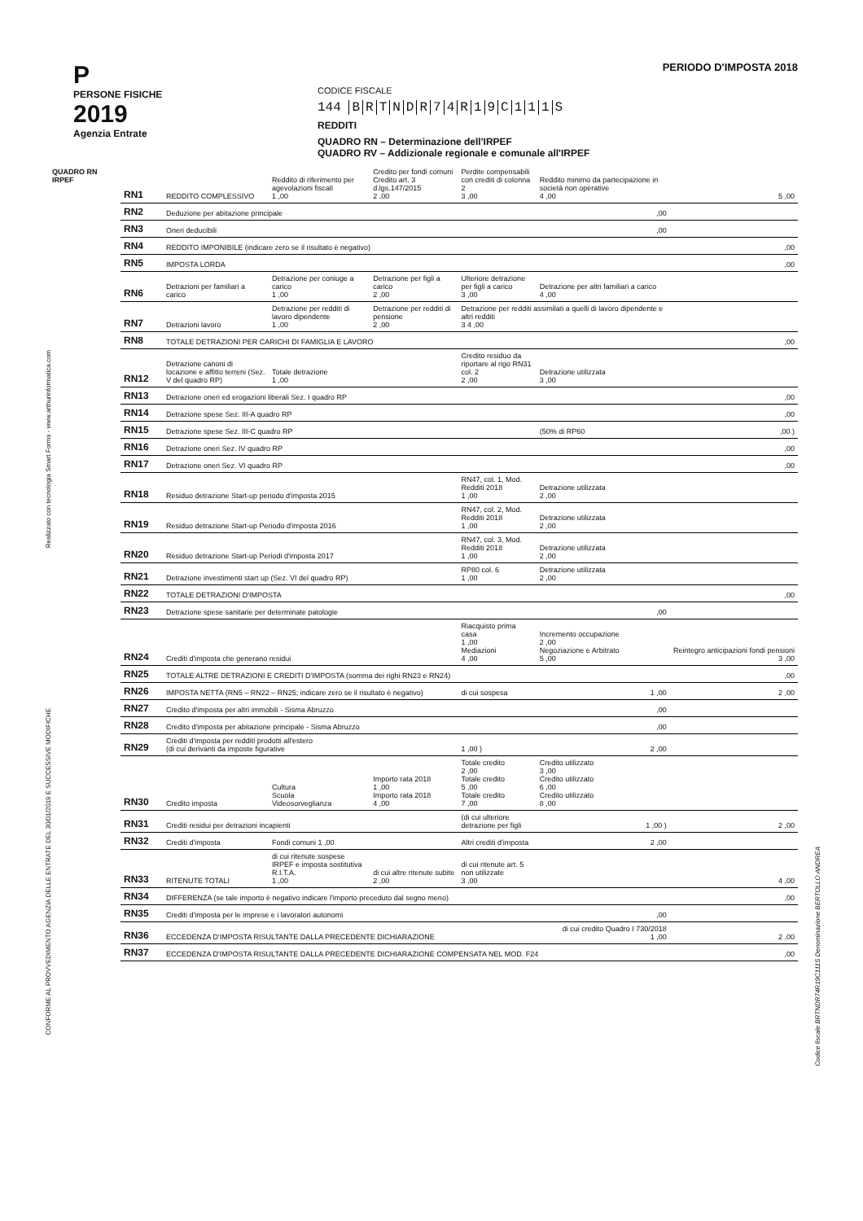Realizzato con tecnologia Smart Forms - www.arthurinformatica.com
CONFORME AL PROVVEDIMENTO AGENZIA DELLE ENTRATE DEL 30/01/2019 E SUCCESSIVE MODIFICHE
Codice fiscale BRTNDR74R19C111S Denominazione BERTOLLO ANDREA
P
PERSONE FISICHE
2019
Agenzia Entrate
CODICE FISCALE
144 BRTNDR 74 R 19 C 111 S
REDDITI
QUADRO RN – Determinazione dell'IRPEF
QUADRO RV – Addizionale regionale e comunale all'IRPEF
PERIODO D'IMPOSTA 2018
| QUADRO RN IRPEF | RN1 | REDDITO COMPLESSIVO | Reddito di riferimento per agevolazioni fiscali 1 ,00 | Credito per fondi comuni Credito art. 3 d.lgs.147/2015 2 ,00 | Perdite compensabili con crediti di colonna 2 3 ,00 | Reddito minimo da partecipazione in società non operative 4 ,00 | 5 ,00 |
| | RN2 | Deduzione per abitazione principale | | | | ,00 | |
| | RN3 | Oneri deducibili | | | | ,00 | |
| | RN4 | REDDITO IMPONIBILE (indicare zero se il risultato è negativo) | | | | | ,00 |
| | RN5 | IMPOSTA LORDA | | | | | ,00 |
| | RN6 | Detrazioni per familiari a carico | Detrazione per coniuge a carico 1 ,00 | Detrazione per figli a carico 2 ,00 | Ulteriore detrazione per figli a carico 3 ,00 | Detrazione per altri familiari a carico 4 ,00 | |
| | RN7 | Detrazioni lavoro | Detrazione per redditi di lavoro dipendente 1 ,00 | Detrazione per redditi di pensione 2 ,00 | Detrazione per redditi assimilati a quelli di lavoro dipendente e altri redditi 3 4 ,00 | | |
| | RN8 | TOTALE DETRAZIONI PER CARICHI DI FAMIGLIA E LAVORO | | | | | ,00 |
| | RN12 | Detrazione canoni di locazione e affitto terreni (Sez. V del quadro RP) | Totale detrazione 1 ,00 | | Credito residuo da riportare al rigo RN31 col. 2 2 ,00 | Detrazione utilizzata 3 ,00 | |
| | RN13 | Detrazione oneri ed erogazioni liberali Sez. I quadro RP | | | | | ,00 |
| | RN14 | Detrazione spese Sez. III-A quadro RP | | | | | ,00 |
| | RN15 | Detrazione spese Sez. III-C quadro RP | | | | (50% di RP60 | ,00 ) |
| | RN16 | Detrazione oneri Sez. IV quadro RP | | | | | ,00 |
| | RN17 | Detrazione oneri Sez. VI quadro RP | | | | | ,00 |
| | RN18 | Residuo detrazione Start-up periodo d'imposta 2015 | | | RN47, col. 1, Mod. Redditi 2018 1 ,00 | Detrazione utilizzata 2 ,00 | |
| | RN19 | Residuo detrazione Start-up Periodo d'imposta 2016 | | | RN47, col. 2, Mod. Redditi 2018 1 ,00 | Detrazione utilizzata 2 ,00 | |
| | RN20 | Residuo detrazione Start-up Periodi d'imposta 2017 | | | RN47, col. 3, Mod. Redditi 2018 1 ,00 | Detrazione utilizzata 2 ,00 | |
| | RN21 | Detrazione investimenti start up (Sez. VI del quadro RP) | | | RP80 col. 6 1 ,00 | Detrazione utilizzata 2 ,00 | |
| | RN22 | TOTALE DETRAZIONI D'IMPOSTA | | | | | ,00 |
| | RN23 | Detrazione spese sanitarie per determinate patologie | | | | ,00 | |
| | RN24 | Crediti d'imposta che generano residui | | | Riacquisto prima casa 1 ,00 Mediazioni 4 ,00 | Incremento occupazione 2 ,00 Negoziazione e Arbitrato 5 ,00 | Reintegro anticipazioni fondi pensioni 3 ,00 |
| | RN25 | TOTALE ALTRE DETRAZIONI E CREDITI D'IMPOSTA (somma dei righi RN23 e RN24) | | | | | ,00 |
| | RN26 | IMPOSTA NETTA (RN5 – RN22 – RN25; indicare zero se il risultato è negativo) | | | di cui sospesa | 1 ,00 | 2 ,00 |
| | RN27 | Credito d'imposta per altri immobili - Sisma Abruzzo | | | | ,00 | |
| | RN28 | Credito d'imposta per abitazione principale - Sisma Abruzzo | | | | ,00 | |
| | RN29 | Crediti d'imposta per redditi prodotti all'estero (di cui derivanti da imposte figurative | | | 1 ,00 ) | 2 ,00 | |
| | RN30 | Credito imposta | Cultura Scuola Videosorveglianza | Importo rata 2018 1 ,00 Importo rata 2018 4 ,00 | Totale credito 2 ,00 Totale credito 5 ,00 Totale credito 7 ,00 | Credito utilizzato 3 ,00 Credito utilizzato 6 ,00 Credito utilizzato 8 ,00 | |
| | RN31 | Crediti residui per detrazioni incapienti | | | (di cui ulteriore detrazione per figli | 1 ,00 ) | 2 ,00 |
| | RN32 | Crediti d'imposta | Fondi comuni 1 ,00 | | Altri crediti d'imposta | 2 ,00 | |
| | RN33 | RITENUTE TOTALI | di cui ritenute sospese IRPEF e imposta sostitutiva R.I.T.A. 1 ,00 | di cui altre ritenute subite 2 ,00 | di cui ritenute art. 5 non utilizzate 3 ,00 | | 4 ,00 |
| | RN34 | DIFFERENZA (se tale importo è negativo indicare l'importo preceduto dal segno meno) | | | | | ,00 |
| | RN35 | Crediti d'imposta per le imprese e i lavoratori autonomi | | | | ,00 | |
| | RN36 | ECCEDENZA D'IMPOSTA RISULTANTE DALLA PRECEDENTE DICHIARAZIONE | | | | di cui credito Quadro I 730/2018 1 ,00 | 2 ,00 |
| | RN37 | ECCEDENZA D'IMPOSTA RISULTANTE DALLA PRECEDENTE DICHIARAZIONE COMPENSATA NEL MOD. F24 | | | | | ,00 |